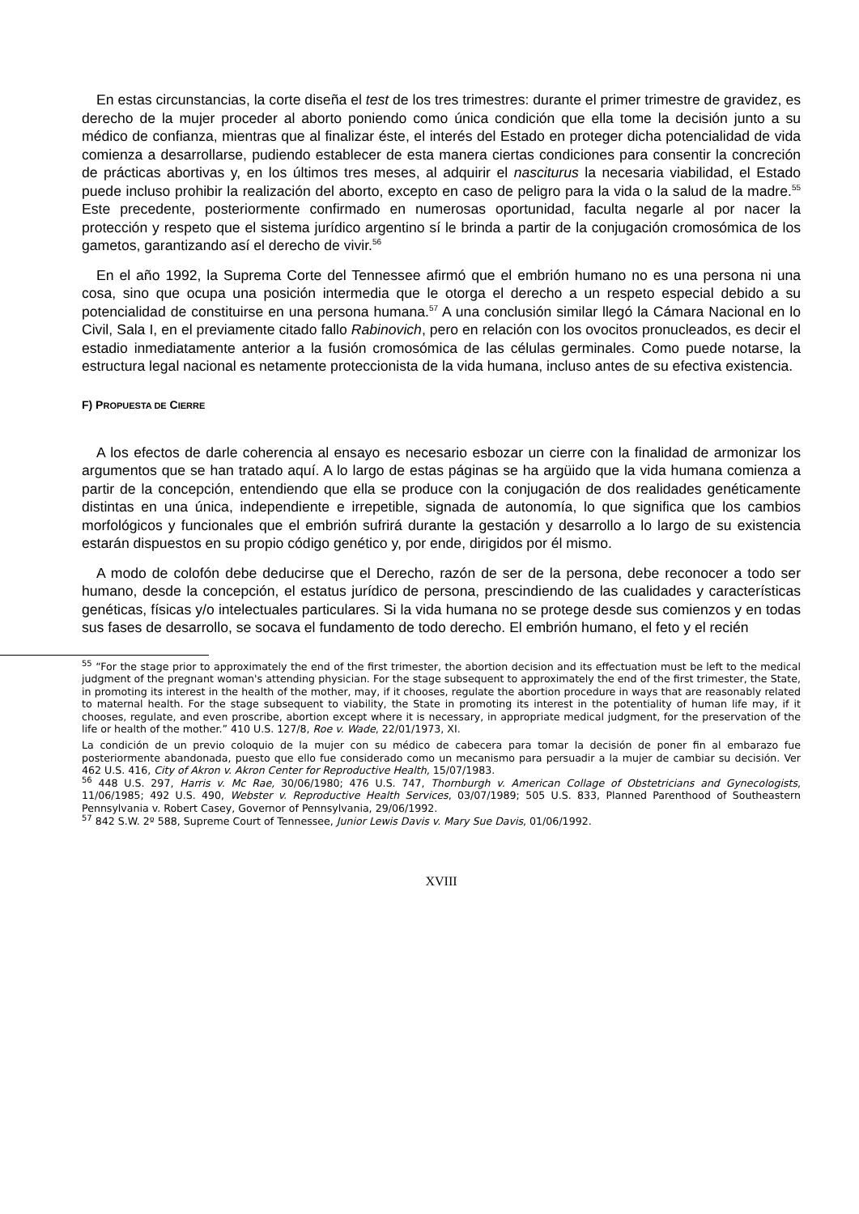En estas circunstancias, la corte diseña el test de los tres trimestres: durante el primer trimestre de gravidez, es derecho de la mujer proceder al aborto poniendo como única condición que ella tome la decisión junto a su médico de confianza, mientras que al finalizar éste, el interés del Estado en proteger dicha potencialidad de vida comienza a desarrollarse, pudiendo establecer de esta manera ciertas condiciones para consentir la concreción de prácticas abortivas y, en los últimos tres meses, al adquirir el nasciturus la necesaria viabilidad, el Estado puede incluso prohibir la realización del aborto, excepto en caso de peligro para la vida o la salud de la madre.<sup>55</sup> Este precedente, posteriormente confirmado en numerosas oportunidad, faculta negarle al por nacer la protección y respeto que el sistema jurídico argentino sí le brinda a partir de la conjugación cromosómica de los gametos, garantizando así el derecho de vivir.<sup>56</sup>
En el año 1992, la Suprema Corte del Tennessee afirmó que el embrión humano no es una persona ni una cosa, sino que ocupa una posición intermedia que le otorga el derecho a un respeto especial debido a su potencialidad de constituirse en una persona humana.<sup>57</sup> A una conclusión similar llegó la Cámara Nacional en lo Civil, Sala I, en el previamente citado fallo Rabinovich, pero en relación con los ovocitos pronucleados, es decir el estadio inmediatamente anterior a la fusión cromosómica de las células germinales. Como puede notarse, la estructura legal nacional es netamente proteccionista de la vida humana, incluso antes de su efectiva existencia.
F) PROPUESTA DE CIERRE
A los efectos de darle coherencia al ensayo es necesario esbozar un cierre con la finalidad de armonizar los argumentos que se han tratado aquí. A lo largo de estas páginas se ha argüido que la vida humana comienza a partir de la concepción, entendiendo que ella se produce con la conjugación de dos realidades genéticamente distintas en una única, independiente e irrepetible, signada de autonomía, lo que significa que los cambios morfológicos y funcionales que el embrión sufrirá durante la gestación y desarrollo a lo largo de su existencia estarán dispuestos en su propio código genético y, por ende, dirigidos por él mismo.
A modo de colofón debe deducirse que el Derecho, razón de ser de la persona, debe reconocer a todo ser humano, desde la concepción, el estatus jurídico de persona, prescindiendo de las cualidades y características genéticas, físicas y/o intelectuales particulares. Si la vida humana no se protege desde sus comienzos y en todas sus fases de desarrollo, se socava el fundamento de todo derecho. El embrión humano, el feto y el recién
<sup>55</sup> “For the stage prior to approximately the end of the first trimester, the abortion decision and its effectuation must be left to the medical judgment of the pregnant woman's attending physician. For the stage subsequent to approximately the end of the first trimester, the State, in promoting its interest in the health of the mother, may, if it chooses, regulate the abortion procedure in ways that are reasonably related to maternal health. For the stage subsequent to viability, the State in promoting its interest in the potentiality of human life may, if it chooses, regulate, and even proscribe, abortion except where it is necessary, in appropriate medical judgment, for the preservation of the life or health of the mother.” 410 U.S. 127/8, Roe v. Wade, 22/01/1973, XI.
La condición de un previo coloquio de la mujer con su médico de cabecera para tomar la decisión de poner fin al embarazo fue posteriormente abandonada, puesto que ello fue considerado como un mecanismo para persuadir a la mujer de cambiar su decisión. Ver 462 U.S. 416, City of Akron v. Akron Center for Reproductive Health, 15/07/1983.
<sup>56</sup> 448 U.S. 297, Harris v. Mc Rae, 30/06/1980; 476 U.S. 747, Thornburgh v. American Collage of Obstetricians and Gynecologists, 11/06/1985; 492 U.S. 490, Webster v. Reproductive Health Services, 03/07/1989; 505 U.S. 833, Planned Parenthood of Southeastern Pennsylvania v. Robert Casey, Governor of Pennsylvania, 29/06/1992.
<sup>57</sup> 842 S.W. 2º 588, Supreme Court of Tennessee, Junior Lewis Davis v. Mary Sue Davis, 01/06/1992.
XVIII